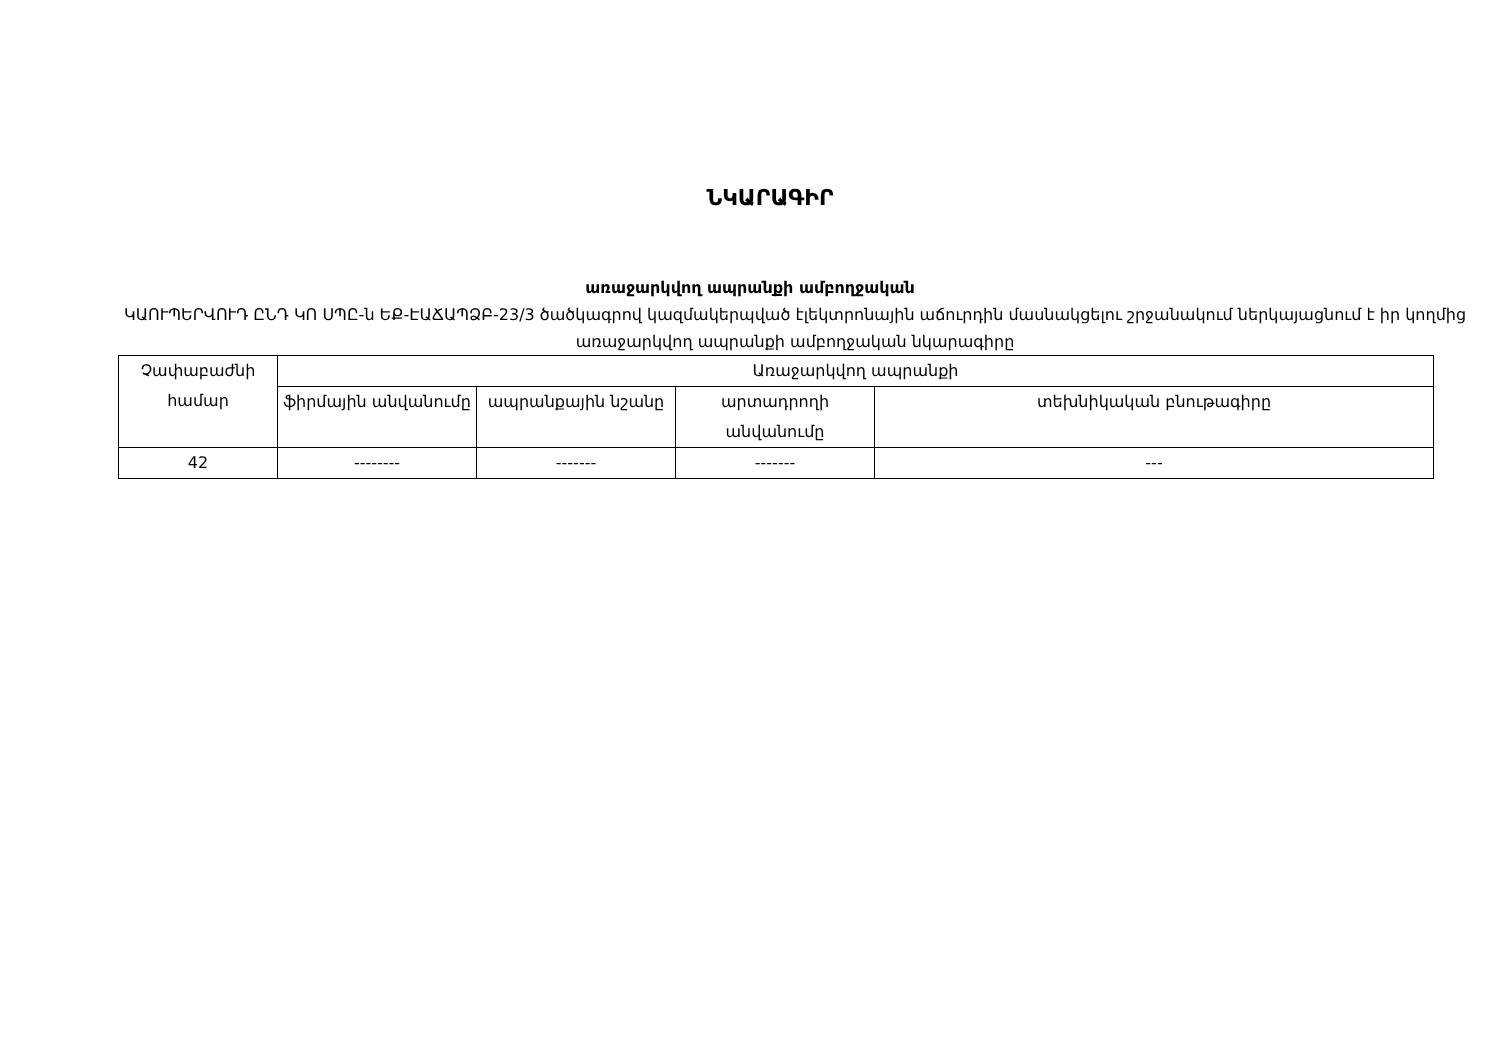ՆԿԱՐԱԳԻՐ
առաջարկվող ապրանքի ամբողջական
ԿԱՈՒՊԵՐՎՈՒԴ ԸՆԴ ԿՈ ՍՊԸ-ն ԵՔ-ԷԱՃԱՊՁԲ-23/3 ծածկագրով կազմակերպված էլեկտրոնային աճուրդին մասնակցելու շրջանակում ներկայացնում է իր կողմից առաջարկվող ապրանքի ամբողջական նկարագիրը
| Չափաբաժնի համար | Առաջարկվող ապրանքի | | | |
| --- | --- | --- | --- | --- |
| | ֆիրմային անվանումը | ապրանքային նշանը | արտադրողի անվանումը | տեխնիկական բնութագիրը |
| 42 | -------- | ------- | ------- | --- |